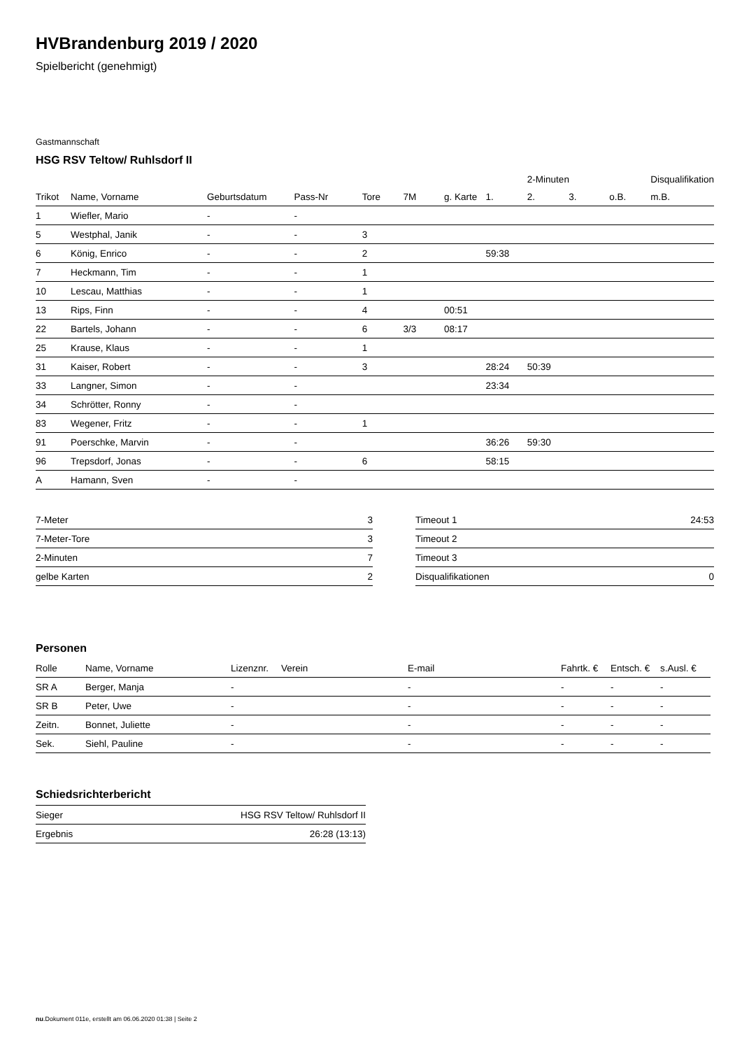HVBrandenburg 2019 / 2020
Spielbericht (genehmigt)
Gastmannschaft
HSG RSV Teltow/ Ruhlsdorf II
| | | | | | | | | 2-Minuten | | | Disqualifikation |
| --- | --- | --- | --- | --- | --- | --- | --- | --- | --- | --- | --- |
| Trikot | Name, Vorname | Geburtsdatum | Pass-Nr | Tore | 7M | g. Karte | 1. | 2. | 3. | o.B. | m.B. |
| 1 | Wiefler, Mario | - | - | | | | | | | | |
| 5 | Westphal, Janik | - | - | 3 | | | | | | | |
| 6 | König, Enrico | - | - | 2 | | | 59:38 | | | | |
| 7 | Heckmann, Tim | - | - | 1 | | | | | | | |
| 10 | Lescau, Matthias | - | - | 1 | | | | | | | |
| 13 | Rips, Finn | - | - | 4 | | 00:51 | | | | | |
| 22 | Bartels, Johann | - | - | 6 | 3/3 | 08:17 | | | | | |
| 25 | Krause, Klaus | - | - | 1 | | | | | | | |
| 31 | Kaiser, Robert | - | - | 3 | | | 28:24 | 50:39 | | | |
| 33 | Langner, Simon | - | - | | | | 23:34 | | | | |
| 34 | Schrötter, Ronny | - | - | | | | | | | | |
| 83 | Wegener, Fritz | - | - | 1 | | | | | | | |
| 91 | Poerschke, Marvin | - | - | | | | 36:26 | 59:30 | | | |
| 96 | Trepsdorf, Jonas | - | - | 6 | | | 58:15 | | | | |
| A | Hamann, Sven | - | - | | | | | | | | |
| 7-Meter | 3 |
| 7-Meter-Tore | 3 |
| 2-Minuten | 7 |
| gelbe Karten | 2 |
| Timeout 1 | 24:53 |
| Timeout 2 | |
| Timeout 3 | |
| Disqualifikationen | 0 |
Personen
| Rolle | Name, Vorname | Lizenznr. | Verein | E-mail | Fahrtk. € | Entsch. € | s.Ausl. € |
| --- | --- | --- | --- | --- | --- | --- | --- |
| SR A | Berger, Manja | - | | - | - | - | - |
| SR B | Peter, Uwe | - | | - | - | - | - |
| Zeitn. | Bonnet, Juliette | - | | - | - | - | - |
| Sek. | Siehl, Pauline | - | | - | - | - | - |
Schiedsrichterbericht
| Sieger | HSG RSV Teltow/ Ruhlsdorf II |
| Ergebnis | 26:28 (13:13) |
nu.Dokument 011e, erstellt am 06.06.2020 01:38 | Seite 2